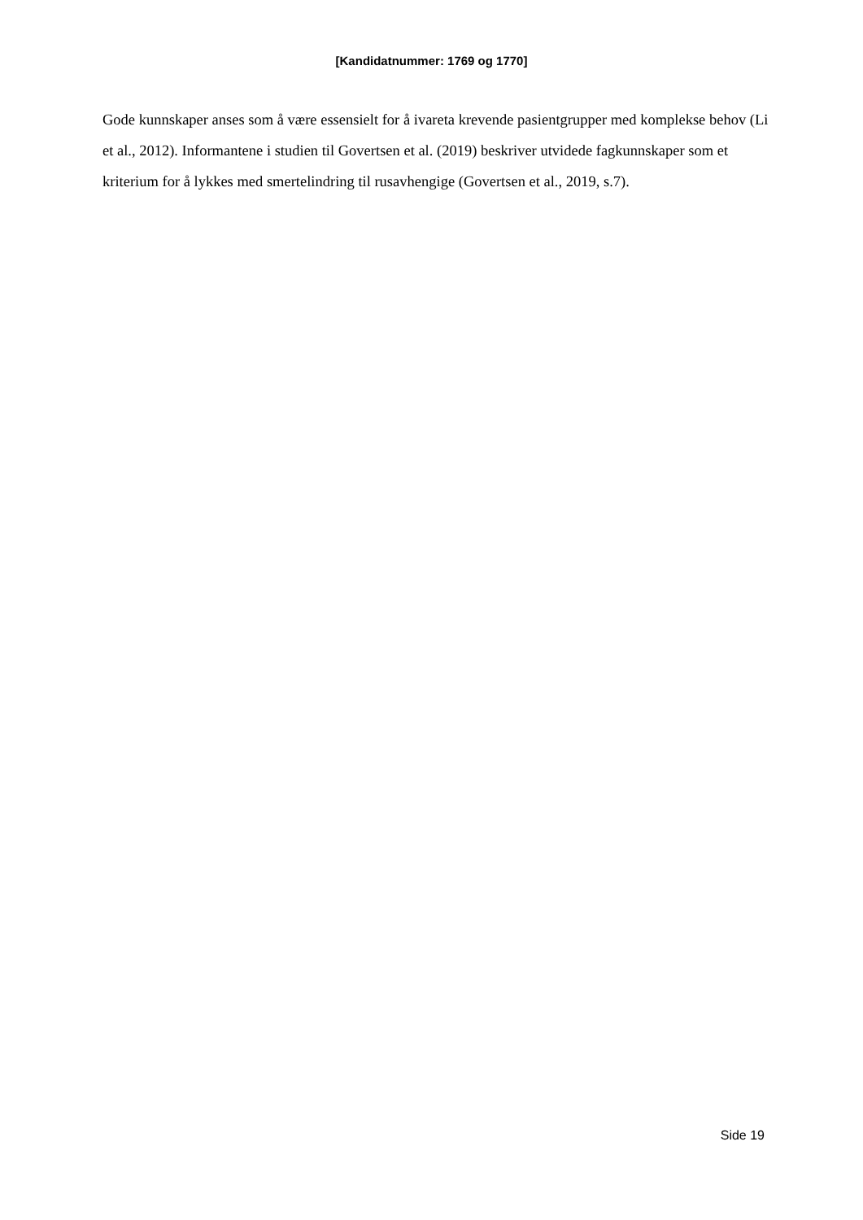[Kandidatnummer: 1769 og 1770]
Gode kunnskaper anses som å være essensielt for å ivareta krevende pasientgrupper med komplekse behov (Li et al., 2012). Informantene i studien til Govertsen et al. (2019) beskriver utvidede fagkunnskaper som et kriterium for å lykkes med smertelindring til rusavhengige (Govertsen et al., 2019, s.7).
Side 19